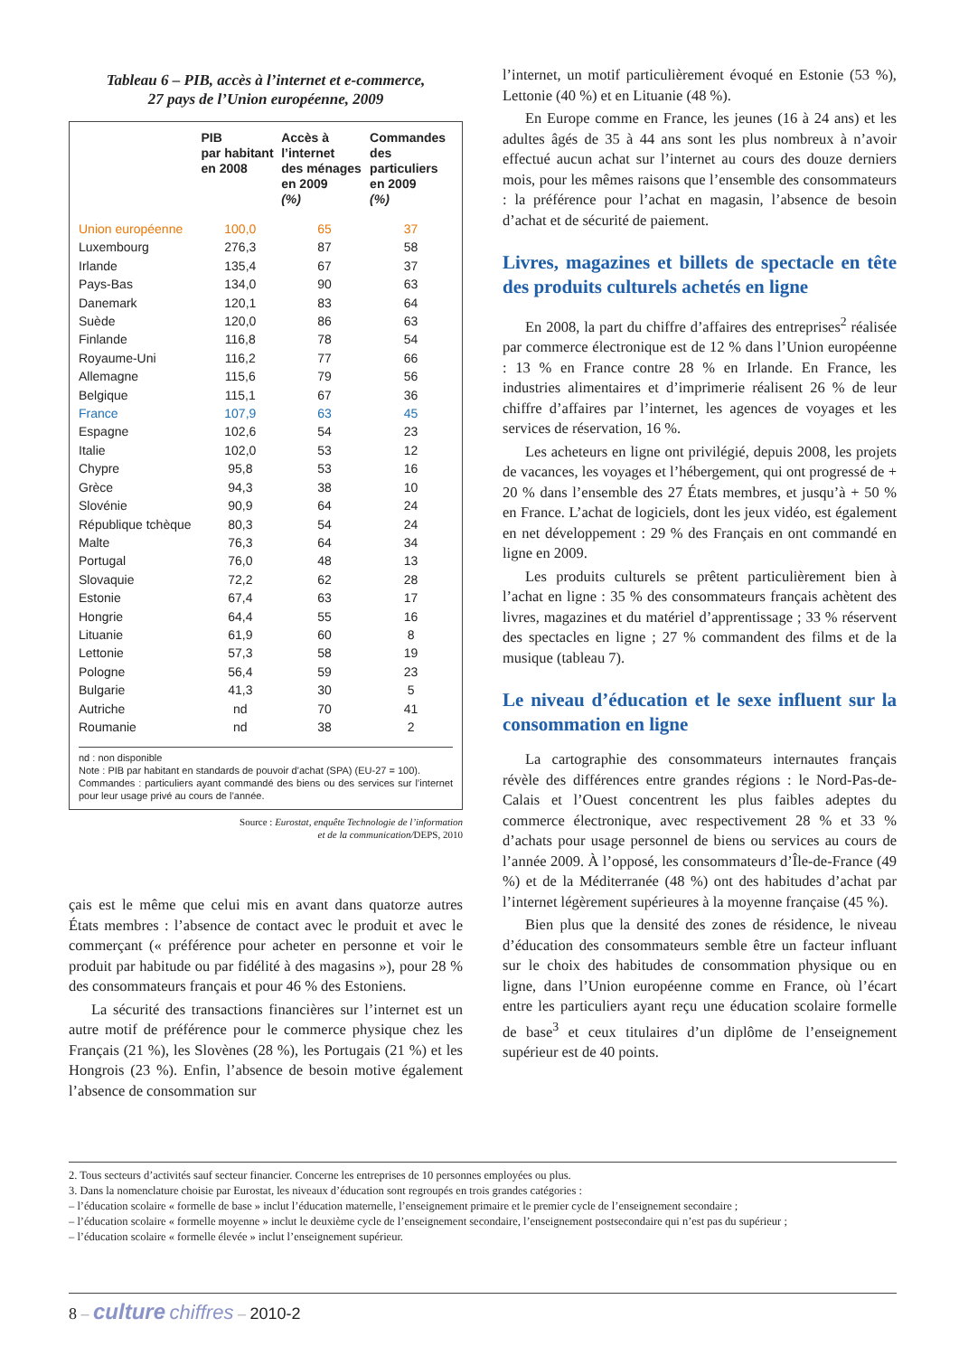Tableau 6 – PIB, accès à l’internet et e-commerce,
27 pays de l’Union européenne, 2009
| | PIB par habitant en 2008 | Accès à l’internet des ménages en 2009 (%) | Commandes des particuliers en 2009 (%) |
| --- | --- | --- | --- |
| Union européenne | 100,0 | 65 | 37 |
| Luxembourg | 276,3 | 87 | 58 |
| Irlande | 135,4 | 67 | 37 |
| Pays-Bas | 134,0 | 90 | 63 |
| Danemark | 120,1 | 83 | 64 |
| Suède | 120,0 | 86 | 63 |
| Finlande | 116,8 | 78 | 54 |
| Royaume-Uni | 116,2 | 77 | 66 |
| Allemagne | 115,6 | 79 | 56 |
| Belgique | 115,1 | 67 | 36 |
| France | 107,9 | 63 | 45 |
| Espagne | 102,6 | 54 | 23 |
| Italie | 102,0 | 53 | 12 |
| Chypre | 95,8 | 53 | 16 |
| Grèce | 94,3 | 38 | 10 |
| Slovénie | 90,9 | 64 | 24 |
| République tchèque | 80,3 | 54 | 24 |
| Malte | 76,3 | 64 | 34 |
| Portugal | 76,0 | 48 | 13 |
| Slovaquie | 72,2 | 62 | 28 |
| Estonie | 67,4 | 63 | 17 |
| Hongrie | 64,4 | 55 | 16 |
| Lituanie | 61,9 | 60 | 8 |
| Lettonie | 57,3 | 58 | 19 |
| Pologne | 56,4 | 59 | 23 |
| Bulgarie | 41,3 | 30 | 5 |
| Autriche | nd | 70 | 41 |
| Roumanie | nd | 38 | 2 |
nd : non disponible
Note : PIB par habitant en standards de pouvoir d’achat (SPA) (EU-27 = 100).
Commandes : particuliers ayant commandé des biens ou des services sur l’internet pour leur usage privé au cours de l’année.
Source : Eurostat, enquête Technologie de l’information
et de la communication/DEPS, 2010
çais est le même que celui mis en avant dans quatorze autres États membres : l’absence de contact avec le produit et avec le commerçant (« préférence pour acheter en personne et voir le produit par habitude ou par fidélité à des magasins »), pour 28 % des consommateurs français et pour 46 % des Estoniens.
La sécurité des transactions financières sur l’internet est un autre motif de préférence pour le commerce physique chez les Français (21 %), les Slovènes (28 %), les Portugais (21 %) et les Hongrois (23 %). Enfin, l’absence de besoin motive également l’absence de consommation sur
l’internet, un motif particulièrement évoqué en Estonie (53 %), Lettonie (40 %) et en Lituanie (48 %).
En Europe comme en France, les jeunes (16 à 24 ans) et les adultes âgés de 35 à 44 ans sont les plus nombreux à n’avoir effectué aucun achat sur l’internet au cours des douze derniers mois, pour les mêmes raisons que l’ensemble des consommateurs : la préférence pour l’achat en magasin, l’absence de besoin d’achat et de sécurité de paiement.
Livres, magazines et billets de spectacle en tête des produits culturels achetés en ligne
En 2008, la part du chiffre d’affaires des entreprises<sup>2</sup> réalisée par commerce électronique est de 12 % dans l’Union européenne : 13 % en France contre 28 % en Irlande. En France, les industries alimentaires et d’imprimerie réalisent 26 % de leur chiffre d’affaires par l’internet, les agences de voyages et les services de réservation, 16 %.
Les acheteurs en ligne ont privilégié, depuis 2008, les projets de vacances, les voyages et l’hébergement, qui ont progressé de + 20 % dans l’ensemble des 27 États membres, et jusqu’à + 50 % en France. L’achat de logiciels, dont les jeux vidéo, est également en net développement : 29 % des Français en ont commandé en ligne en 2009.
Les produits culturels se prêtent particulièrement bien à l’achat en ligne : 35 % des consommateurs français achètent des livres, magazines et du matériel d’apprentissage ; 33 % réservent des spectacles en ligne ; 27 % commandent des films et de la musique (tableau 7).
Le niveau d’éducation et le sexe influent sur la consommation en ligne
La cartographie des consommateurs internautes français révèle des différences entre grandes régions : le Nord-Pas-de-Calais et l’Ouest concentrent les plus faibles adeptes du commerce électronique, avec respectivement 28 % et 33 % d’achats pour usage personnel de biens ou services au cours de l’année 2009. À l’opposé, les consommateurs d’Île-de-France (49 %) et de la Méditerranée (48 %) ont des habitudes d’achat par l’internet légèrement supérieures à la moyenne française (45 %).
Bien plus que la densité des zones de résidence, le niveau d’éducation des consommateurs semble être un facteur influant sur le choix des habitudes de consommation physique ou en ligne, dans l’Union européenne comme en France, où l’écart entre les particuliers ayant reçu une éducation scolaire formelle de base<sup>3</sup> et ceux titulaires d’un diplôme de l’enseignement supérieur est de 40 points.
2. Tous secteurs d’activités sauf secteur financier. Concerne les entreprises de 10 personnes employées ou plus.
3. Dans la nomenclature choisie par Eurostat, les niveaux d’éducation sont regroupés en trois grandes catégories :
– l’éducation scolaire « formelle de base » inclut l’éducation maternelle, l’enseignement primaire et le premier cycle de l’enseignement secondaire ;
– l’éducation scolaire « formelle moyenne » inclut le deuxième cycle de l’enseignement secondaire, l’enseignement postsecondaire qui n’est pas du supérieur ;
– l’éducation scolaire « formelle élevée » inclut l’enseignement supérieur.
8 – culture chiffres – 2010-2